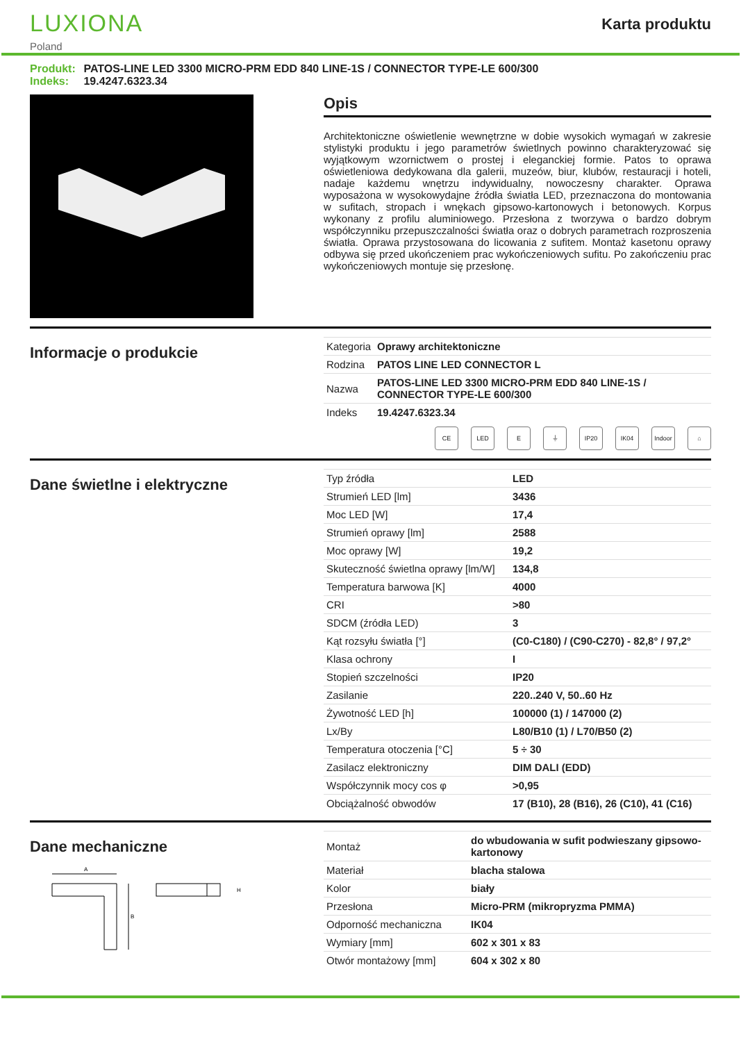LUXIONA
Poland
Karta produktu
Produkt: PATOS-LINE LED 3300 MICRO-PRM EDD 840 LINE-1S / CONNECTOR TYPE-LE 600/300
Indeks: 19.4247.6323.34
Opis
Architektoniczne oświetlenie wewnętrzne w dobie wysokich wymagań w zakresie stylistyki produktu i jego parametrów świetlnych powinno charakteryzować się wyjątkowym wzornictwem o prostej i eleganckiej formie. Patos to oprawa oświetleniowa dedykowana dla galerii, muzeów, biur, klubów, restauracji i hoteli, nadaje każdemu wnętrzu indywidualny, nowoczesny charakter. Oprawa wyposażona w wysokowydajne źródła światła LED, przeznaczona do montowania w sufitach, stropach i wnękach gipsowo-kartonowych i betonowych. Korpus wykonany z profilu aluminiowego. Przesłona z tworzywa o bardzo dobrym współczynniku przepuszczalności światła oraz o dobrych parametrach rozproszenia światła. Oprawa przystosowana do licowania z sufitem. Montaż kasetonu oprawy odbywa się przed ukończeniem prac wykończeniowych sufitu. Po zakończeniu prac wykończeniowych montuje się przesłonę.
Informacje o produkcie
| Kategoria | Oprawy architektoniczne |
| Rodzina | PATOS LINE LED CONNECTOR L |
| Nazwa | PATOS-LINE LED 3300 MICRO-PRM EDD 840 LINE-1S / CONNECTOR TYPE-LE 600/300 |
| Indeks | 19.4247.6323.34 |
CE LED E ⏚ IP20 IK04 Indoor
⌂
Dane świetlne i elektryczne
| Typ źródła | LED |
| Strumień LED [lm] | 3436 |
| Moc LED [W] | 17,4 |
| Strumień oprawy [lm] | 2588 |
| Moc oprawy [W] | 19,2 |
| Skuteczność świetlna oprawy [lm/W] | 134,8 |
| Temperatura barwowa [K] | 4000 |
| CRI | >80 |
| SDCM (źródła LED) | 3 |
| Kąt rozsyłu światła [°] | (C0-C180) / (C90-C270) - 82,8° / 97,2° |
| Klasa ochrony | I |
| Stopień szczelności | IP20 |
| Zasilanie | 220..240 V, 50..60 Hz |
| Żywotność LED [h] | 100000 (1) / 147000 (2) |
| Lx/By | L80/B10 (1) / L70/B50 (2) |
| Temperatura otoczenia [°C] | 5 ÷ 30 |
| Zasilacz elektroniczny | DIM DALI (EDD) |
| Współczynnik mocy cos φ | >0,95 |
| Obciążalność obwodów | 17 (B10), 28 (B16), 26 (C10), 41 (C16) |
Dane mechaniczne
A
B
H
| Montaż | do wbudowania w sufit podwieszany gipsowo-kartonowy |
| Materiał | blacha stalowa |
| Kolor | biały |
| Przesłona | Micro-PRM (mikropryzma PMMA) |
| Odporność mechaniczna | IK04 |
| Wymiary [mm] | 602 x 301 x 83 |
| Otwór montażowy [mm] | 604 x 302 x 80 |